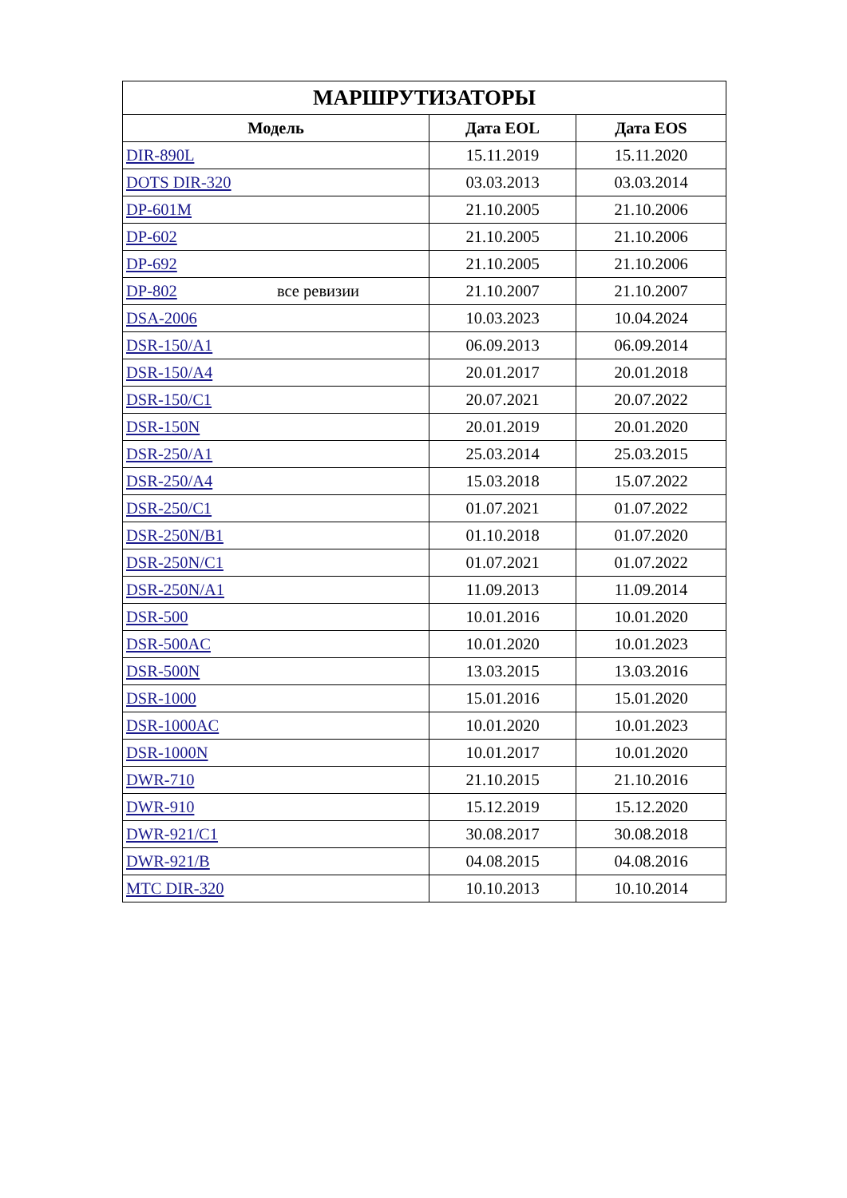| МАРШРУТИЗАТОРЫ | | |
| --- | --- | --- |
| Модель | Дата EOL | Дата EOS |
| DIR-890L | 15.11.2019 | 15.11.2020 |
| DOTS DIR-320 | 03.03.2013 | 03.03.2014 |
| DP-601M | 21.10.2005 | 21.10.2006 |
| DP-602 | 21.10.2005 | 21.10.2006 |
| DP-692 | 21.10.2005 | 21.10.2006 |
| DP-802 все ревизии | 21.10.2007 | 21.10.2007 |
| DSA-2006 | 10.03.2023 | 10.04.2024 |
| DSR-150/A1 | 06.09.2013 | 06.09.2014 |
| DSR-150/A4 | 20.01.2017 | 20.01.2018 |
| DSR-150/C1 | 20.07.2021 | 20.07.2022 |
| DSR-150N | 20.01.2019 | 20.01.2020 |
| DSR-250/A1 | 25.03.2014 | 25.03.2015 |
| DSR-250/A4 | 15.03.2018 | 15.07.2022 |
| DSR-250/C1 | 01.07.2021 | 01.07.2022 |
| DSR-250N/B1 | 01.10.2018 | 01.07.2020 |
| DSR-250N/C1 | 01.07.2021 | 01.07.2022 |
| DSR-250N/A1 | 11.09.2013 | 11.09.2014 |
| DSR-500 | 10.01.2016 | 10.01.2020 |
| DSR-500AC | 10.01.2020 | 10.01.2023 |
| DSR-500N | 13.03.2015 | 13.03.2016 |
| DSR-1000 | 15.01.2016 | 15.01.2020 |
| DSR-1000AC | 10.01.2020 | 10.01.2023 |
| DSR-1000N | 10.01.2017 | 10.01.2020 |
| DWR-710 | 21.10.2015 | 21.10.2016 |
| DWR-910 | 15.12.2019 | 15.12.2020 |
| DWR-921/C1 | 30.08.2017 | 30.08.2018 |
| DWR-921/B | 04.08.2015 | 04.08.2016 |
| MTC DIR-320 | 10.10.2013 | 10.10.2014 |